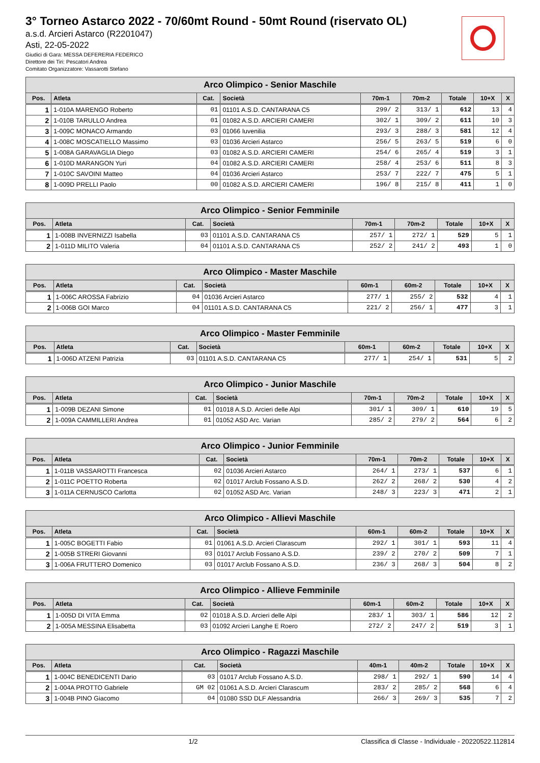3° Torneo Astarco 2022 - 70/60mt Round - 50mt Round (riservato OL)
a.s.d. Arcieri Astarco (R2201047)
Asti, 22-05-2022
Giudici di Gara: MESSA DEFERERIA FEDERICO
Direttore dei Tiri: Pescatori Andrea
Comitato Organizzatore: Vassarotti Stefano
| Arco Olimpico - Senior Maschile | | | | | | | | |
| --- | --- | --- | --- | --- | --- | --- | --- | --- |
| Pos. | Atleta | Cat. | Società | 70m-1 | 70m-2 | Totale | 10+X | X |
| 1 | 1-010A MARENGO Roberto | 01 | 01101 A.S.D. CANTARANA C5 | 299/ 2 | 313/ 1 | 612 | 13 | 4 |
| 2 | 1-010B TARULLO Andrea | 01 | 01082 A.S.D. ARCIERI CAMERI | 302/ 1 | 309/ 2 | 611 | 10 | 3 |
| 3 | 1-009C MONACO Armando | 03 | 01066 Iuvenilia | 293/ 3 | 288/ 3 | 581 | 12 | 4 |
| 4 | 1-008C MOSCATIELLO Massimo | 03 | 01036 Arcieri Astarco | 256/ 5 | 263/ 5 | 519 | 6 | 0 |
| 5 | 1-008A GARAVAGLIA Diego | 03 | 01082 A.S.D. ARCIERI CAMERI | 254/ 6 | 265/ 4 | 519 | 3 | 1 |
| 6 | 1-010D MARANGON Yuri | 04 | 01082 A.S.D. ARCIERI CAMERI | 258/ 4 | 253/ 6 | 511 | 8 | 3 |
| 7 | 1-010C SAVOINI Matteo | 04 | 01036 Arcieri Astarco | 253/ 7 | 222/ 7 | 475 | 5 | 1 |
| 8 | 1-009D PRELLI Paolo | 00 | 01082 A.S.D. ARCIERI CAMERI | 196/ 8 | 215/ 8 | 411 | 1 | 0 |
| Arco Olimpico - Senior Femminile | | | | | | | | |
| --- | --- | --- | --- | --- | --- | --- | --- | --- |
| Pos. | Atleta | Cat. | Società | 70m-1 | 70m-2 | Totale | 10+X | X |
| 1 | 1-008B INVERNIZZI Isabella | 03 | 01101 A.S.D. CANTARANA C5 | 257/ 1 | 272/ 1 | 529 | 5 | 1 |
| 2 | 1-011D MILITO Valeria | 04 | 01101 A.S.D. CANTARANA C5 | 252/ 2 | 241/ 2 | 493 | 1 | 0 |
| Arco Olimpico - Master Maschile | | | | | | | | |
| --- | --- | --- | --- | --- | --- | --- | --- | --- |
| Pos. | Atleta | Cat. | Società | 60m-1 | 60m-2 | Totale | 10+X | X |
| 1 | 1-006C AROSSA Fabrizio | 04 | 01036 Arcieri Astarco | 277/ 1 | 255/ 2 | 532 | 4 | 1 |
| 2 | 1-006B GOI Marco | 04 | 01101 A.S.D. CANTARANA C5 | 221/ 2 | 256/ 1 | 477 | 3 | 1 |
| Arco Olimpico - Master Femminile | | | | | | | | |
| --- | --- | --- | --- | --- | --- | --- | --- | --- |
| Pos. | Atleta | Cat. | Società | 60m-1 | 60m-2 | Totale | 10+X | X |
| 1 | 1-006D ATZENI Patrizia | 03 | 01101 A.S.D. CANTARANA C5 | 277/ 1 | 254/ 1 | 531 | 5 | 2 |
| Arco Olimpico - Junior Maschile | | | | | | | | |
| --- | --- | --- | --- | --- | --- | --- | --- | --- |
| Pos. | Atleta | Cat. | Società | 70m-1 | 70m-2 | Totale | 10+X | X |
| 1 | 1-009B DEZANI Simone | 01 | 01018 A.S.D. Arcieri delle Alpi | 301/ 1 | 309/ 1 | 610 | 19 | 5 |
| 2 | 1-009A CAMMILLERI Andrea | 01 | 01052 ASD Arc. Varian | 285/ 2 | 279/ 2 | 564 | 6 | 2 |
| Arco Olimpico - Junior Femminile | | | | | | | | |
| --- | --- | --- | --- | --- | --- | --- | --- | --- |
| Pos. | Atleta | Cat. | Società | 70m-1 | 70m-2 | Totale | 10+X | X |
| 1 | 1-011B VASSAROTTI Francesca | 02 | 01036 Arcieri Astarco | 264/ 1 | 273/ 1 | 537 | 6 | 1 |
| 2 | 1-011C POETTO Roberta | 02 | 01017 Arclub Fossano A.S.D. | 262/ 2 | 268/ 2 | 530 | 4 | 2 |
| 3 | 1-011A CERNUSCO Carlotta | 02 | 01052 ASD Arc. Varian | 248/ 3 | 223/ 3 | 471 | 2 | 1 |
| Arco Olimpico - Allievi Maschile | | | | | | | | |
| --- | --- | --- | --- | --- | --- | --- | --- | --- |
| Pos. | Atleta | Cat. | Società | 60m-1 | 60m-2 | Totale | 10+X | X |
| 1 | 1-005C BOGETTI Fabio | 01 | 01061 A.S.D. Arcieri Clarascum | 292/ 1 | 301/ 1 | 593 | 11 | 4 |
| 2 | 1-005B STRERI Giovanni | 03 | 01017 Arclub Fossano A.S.D. | 239/ 2 | 270/ 2 | 509 | 7 | 1 |
| 3 | 1-006A FRUTTERO Domenico | 03 | 01017 Arclub Fossano A.S.D. | 236/ 3 | 268/ 3 | 504 | 8 | 2 |
| Arco Olimpico - Allieve Femminile | | | | | | | | |
| --- | --- | --- | --- | --- | --- | --- | --- | --- |
| Pos. | Atleta | Cat. | Società | 60m-1 | 60m-2 | Totale | 10+X | X |
| 1 | 1-005D DI VITA Emma | 02 | 01018 A.S.D. Arcieri delle Alpi | 283/ 1 | 303/ 1 | 586 | 12 | 2 |
| 2 | 1-005A MESSINA Elisabetta | 03 | 01092 Arcieri Langhe E Roero | 272/ 2 | 247/ 2 | 519 | 3 | 1 |
| Arco Olimpico - Ragazzi Maschile | | | | | | | | |
| --- | --- | --- | --- | --- | --- | --- | --- | --- |
| Pos. | Atleta | Cat. | Società | 40m-1 | 40m-2 | Totale | 10+X | X |
| 1 | 1-004C BENEDICENTI Dario | 03 | 01017 Arclub Fossano A.S.D. | 298/ 1 | 292/ 1 | 590 | 14 | 4 |
| 2 | 1-004A PROTTO Gabriele | GM 02 | 01061 A.S.D. Arcieri Clarascum | 283/ 2 | 285/ 2 | 568 | 6 | 4 |
| 3 | 1-004B PINO Giacomo | 04 | 01080 SSD DLF Alessandria | 266/ 3 | 269/ 3 | 535 | 7 | 2 |
1/2 Classifica di Classe - Individuale - 20220522.112814